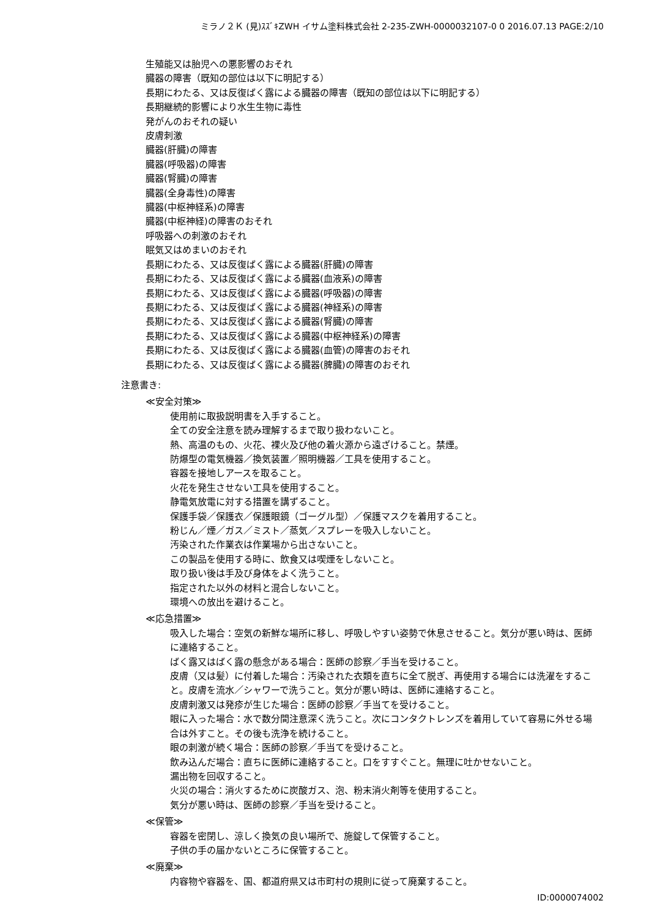ミラノ２Ｋ (見)ｽｽﾞｷZWH イサム塗料株式会社 2-235-ZWH-0000032107-0 0 2016.07.13 PAGE:2/10
生殖能又は胎児への悪影響のおそれ
臓器の障害（既知の部位は以下に明記する）
長期にわたる、又は反復ばく露による臓器の障害（既知の部位は以下に明記する）
長期継続的影響により水生生物に毒性
発がんのおそれの疑い
皮膚刺激
臓器(肝臓)の障害
臓器(呼吸器)の障害
臓器(腎臓)の障害
臓器(全身毒性)の障害
臓器(中枢神経系)の障害
臓器(中枢神経)の障害のおそれ
呼吸器への刺激のおそれ
眠気又はめまいのおそれ
長期にわたる、又は反復ばく露による臓器(肝臓)の障害
長期にわたる、又は反復ばく露による臓器(血液系)の障害
長期にわたる、又は反復ばく露による臓器(呼吸器)の障害
長期にわたる、又は反復ばく露による臓器(神経系)の障害
長期にわたる、又は反復ばく露による臓器(腎臓)の障害
長期にわたる、又は反復ばく露による臓器(中枢神経系)の障害
長期にわたる、又は反復ばく露による臓器(血管)の障害のおそれ
長期にわたる、又は反復ばく露による臓器(脾臓)の障害のおそれ
注意書き:
≪安全対策≫
使用前に取扱説明書を入手すること。
全ての安全注意を読み理解するまで取り扱わないこと。
熱、高温のもの、火花、裸火及び他の着火源から遠ざけること。禁煙。
防爆型の電気機器／換気装置／照明機器／工具を使用すること。
容器を接地しアースを取ること。
火花を発生させない工具を使用すること。
静電気放電に対する措置を講ずること。
保護手袋／保護衣／保護眼鏡（ゴーグル型）／保護マスクを着用すること。
粉じん／煙／ガス／ミスト／蒸気／スプレーを吸入しないこと。
汚染された作業衣は作業場から出さないこと。
この製品を使用する時に、飲食又は喫煙をしないこと。
取り扱い後は手及び身体をよく洗うこと。
指定された以外の材料と混合しないこと。
環境への放出を避けること。
≪応急措置≫
吸入した場合：空気の新鮮な場所に移し、呼吸しやすい姿勢で休息させること。気分が悪い時は、医師に連絡すること。
ばく露又はばく露の懸念がある場合：医師の診察／手当を受けること。
皮膚（又は髪）に付着した場合：汚染された衣類を直ちに全て脱ぎ、再使用する場合には洗濯をすること。皮膚を流水／シャワーで洗うこと。気分が悪い時は、医師に連絡すること。
皮膚刺激又は発疹が生じた場合：医師の診察／手当てを受けること。
眼に入った場合：水で数分間注意深く洗うこと。次にコンタクトレンズを着用していて容易に外せる場合は外すこと。その後も洗浄を続けること。
眼の刺激が続く場合：医師の診察／手当てを受けること。
飲み込んだ場合：直ちに医師に連絡すること。口をすすぐこと。無理に吐かせないこと。
漏出物を回収すること。
火災の場合：消火するために炭酸ガス、泡、粉末消火剤等を使用すること。
気分が悪い時は、医師の診察／手当を受けること。
≪保管≫
容器を密閉し、涼しく換気の良い場所で、施錠して保管すること。
子供の手の届かないところに保管すること。
≪廃棄≫
内容物や容器を、国、都道府県又は市町村の規則に従って廃棄すること。
ID:0000074002